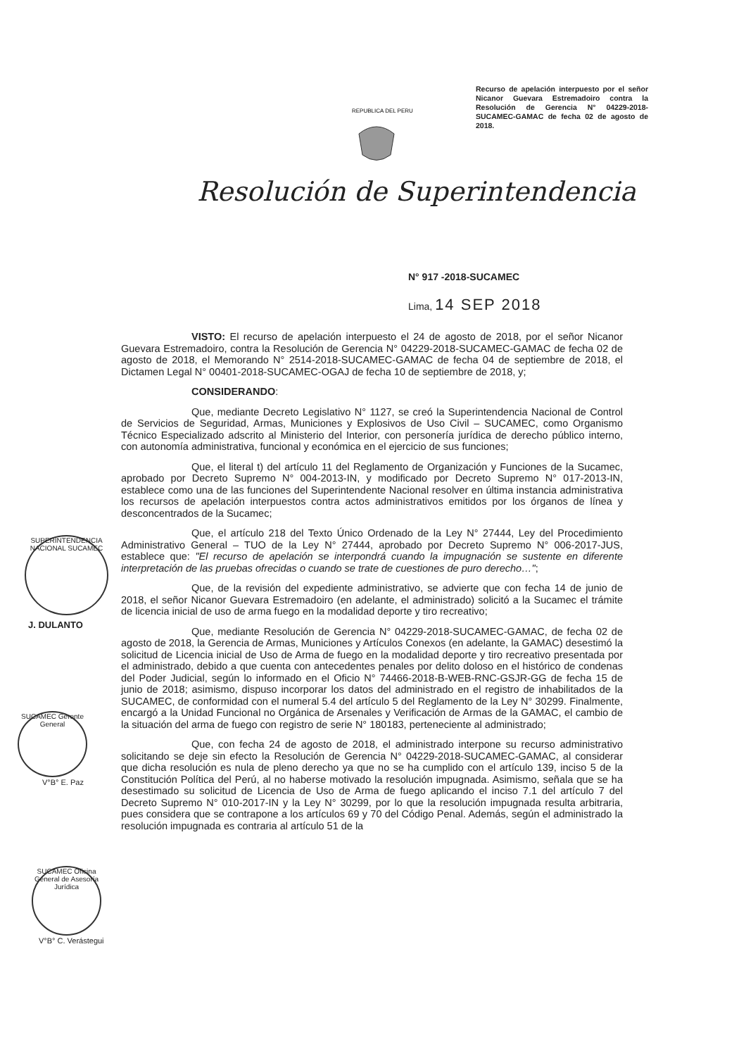Recurso de apelación interpuesto por el señor Nicanor Guevara Estremadoiro contra la Resolución de Gerencia N° 04229-2018-SUCAMEC-GAMAC de fecha 02 de agosto de 2018.
REPUBLICA DEL PERU
Resolución de Superintendencia
N° 917 -2018-SUCAMEC
Lima, 14 SEP 2018
SUPERINTENDENCIA NACIONAL SUCAMEC
J. DULANTO
SUCAMEC Gerente General
V°B° E. Paz
SUCAMEC Oficina General de Asesoría Jurídica
V°B° C. Verástegui
VISTO: El recurso de apelación interpuesto el 24 de agosto de 2018, por el señor Nicanor Guevara Estremadoiro, contra la Resolución de Gerencia N° 04229-2018-SUCAMEC-GAMAC de fecha 02 de agosto de 2018, el Memorando N° 2514-2018-SUCAMEC-GAMAC de fecha 04 de septiembre de 2018, el Dictamen Legal N° 00401-2018-SUCAMEC-OGAJ de fecha 10 de septiembre de 2018, y;
CONSIDERANDO:
Que, mediante Decreto Legislativo N° 1127, se creó la Superintendencia Nacional de Control de Servicios de Seguridad, Armas, Municiones y Explosivos de Uso Civil – SUCAMEC, como Organismo Técnico Especializado adscrito al Ministerio del Interior, con personería jurídica de derecho público interno, con autonomía administrativa, funcional y económica en el ejercicio de sus funciones;
Que, el literal t) del artículo 11 del Reglamento de Organización y Funciones de la Sucamec, aprobado por Decreto Supremo N° 004-2013-IN, y modificado por Decreto Supremo N° 017-2013-IN, establece como una de las funciones del Superintendente Nacional resolver en última instancia administrativa los recursos de apelación interpuestos contra actos administrativos emitidos por los órganos de línea y desconcentrados de la Sucamec;
Que, el artículo 218 del Texto Único Ordenado de la Ley N° 27444, Ley del Procedimiento Administrativo General – TUO de la Ley N° 27444, aprobado por Decreto Supremo N° 006-2017-JUS, establece que: "El recurso de apelación se interpondrá cuando la impugnación se sustente en diferente interpretación de las pruebas ofrecidas o cuando se trate de cuestiones de puro derecho…";
Que, de la revisión del expediente administrativo, se advierte que con fecha 14 de junio de 2018, el señor Nicanor Guevara Estremadoiro (en adelante, el administrado) solicitó a la Sucamec el trámite de licencia inicial de uso de arma fuego en la modalidad deporte y tiro recreativo;
Que, mediante Resolución de Gerencia N° 04229-2018-SUCAMEC-GAMAC, de fecha 02 de agosto de 2018, la Gerencia de Armas, Municiones y Artículos Conexos (en adelante, la GAMAC) desestimó la solicitud de Licencia inicial de Uso de Arma de fuego en la modalidad deporte y tiro recreativo presentada por el administrado, debido a que cuenta con antecedentes penales por delito doloso en el histórico de condenas del Poder Judicial, según lo informado en el Oficio N° 74466-2018-B-WEB-RNC-GSJR-GG de fecha 15 de junio de 2018; asimismo, dispuso incorporar los datos del administrado en el registro de inhabilitados de la SUCAMEC, de conformidad con el numeral 5.4 del artículo 5 del Reglamento de la Ley N° 30299. Finalmente, encargó a la Unidad Funcional no Orgánica de Arsenales y Verificación de Armas de la GAMAC, el cambio de la situación del arma de fuego con registro de serie N° 180183, perteneciente al administrado;
Que, con fecha 24 de agosto de 2018, el administrado interpone su recurso administrativo solicitando se deje sin efecto la Resolución de Gerencia N° 04229-2018-SUCAMEC-GAMAC, al considerar que dicha resolución es nula de pleno derecho ya que no se ha cumplido con el artículo 139, inciso 5 de la Constitución Política del Perú, al no haberse motivado la resolución impugnada. Asimismo, señala que se ha desestimado su solicitud de Licencia de Uso de Arma de fuego aplicando el inciso 7.1 del artículo 7 del Decreto Supremo N° 010-2017-IN y la Ley N° 30299, por lo que la resolución impugnada resulta arbitraria, pues considera que se contrapone a los artículos 69 y 70 del Código Penal. Además, según el administrado la resolución impugnada es contraria al artículo 51 de la